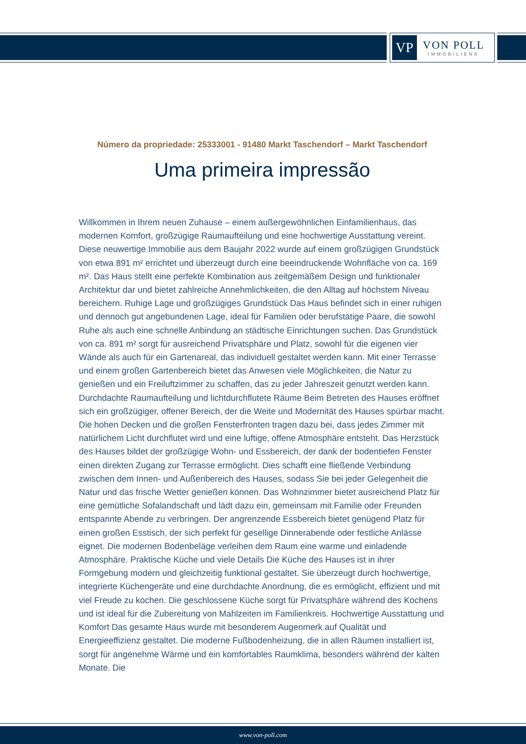VP
VON POLL
IMMOBILIEN®
Número da propriedade: 25333001 - 91480 Markt Taschendorf – Markt Taschendorf
Uma primeira impressão
Willkommen in Ihrem neuen Zuhause – einem außergewöhnlichen Einfamilienhaus, das modernen Komfort, großzügige Raumaufteilung und eine hochwertige Ausstattung vereint. Diese neuwertige Immobilie aus dem Baujahr 2022 wurde auf einem großzügigen Grundstück von etwa 891 m² errichtet und überzeugt durch eine beeindruckende Wohnfläche von ca. 169 m². Das Haus stellt eine perfekte Kombination aus zeitgemäßem Design und funktionaler Architektur dar und bietet zahlreiche Annehmlichkeiten, die den Alltag auf höchstem Niveau bereichern. Ruhige Lage und großzügiges Grundstück Das Haus befindet sich in einer ruhigen und dennoch gut angebundenen Lage, ideal für Familien oder berufstätige Paare, die sowohl Ruhe als auch eine schnelle Anbindung an städtische Einrichtungen suchen. Das Grundstück von ca. 891 m² sorgt für ausreichend Privatsphäre und Platz, sowohl für die eigenen vier Wände als auch für ein Gartenareal, das individuell gestaltet werden kann. Mit einer Terrasse und einem großen Gartenbereich bietet das Anwesen viele Möglichkeiten, die Natur zu genießen und ein Freiluftzimmer zu schaffen, das zu jeder Jahreszeit genutzt werden kann. Durchdachte Raumaufteilung und lichtdurchflutete Räume Beim Betreten des Hauses eröffnet sich ein großzügiger, offener Bereich, der die Weite und Modernität des Hauses spürbar macht. Die hohen Decken und die großen Fensterfronten tragen dazu bei, dass jedes Zimmer mit natürlichem Licht durchflutet wird und eine luftige, offene Atmosphäre entsteht. Das Herzstück des Hauses bildet der großzügige Wohn- und Essbereich, der dank der bodentiefen Fenster einen direkten Zugang zur Terrasse ermöglicht. Dies schafft eine fließende Verbindung zwischen dem Innen- und Außenbereich des Hauses, sodass Sie bei jeder Gelegenheit die Natur und das frische Wetter genießen können. Das Wohnzimmer bietet ausreichend Platz für eine gemütliche Sofalandschaft und lädt dazu ein, gemeinsam mit Familie oder Freunden entspannte Abende zu verbringen. Der angrenzende Essbereich bietet genügend Platz für einen großen Esstisch, der sich perfekt für gesellige Dinnerabende oder festliche Anlässe eignet. Die modernen Bodenbeläge verleihen dem Raum eine warme und einladende Atmosphäre. Praktische Küche und viele Details Die Küche des Hauses ist in ihrer Formgebung modern und gleichzeitig funktional gestaltet. Sie überzeugt durch hochwertige, integrierte Küchengeräte und eine durchdachte Anordnung, die es ermöglicht, effizient und mit viel Freude zu kochen. Die geschlossene Küche sorgt für Privatsphäre während des Kochens und ist ideal für die Zubereitung von Mahlzeiten im Familienkreis. Hochwertige Ausstattung und Komfort Das gesamte Haus wurde mit besonderem Augenmerk auf Qualität und Energieeffizienz gestaltet. Die moderne Fußbodenheizung, die in allen Räumen installiert ist, sorgt für angenehme Wärme und ein komfortables Raumklima, besonders während der kalten Monate. Die
www.von-poll.com